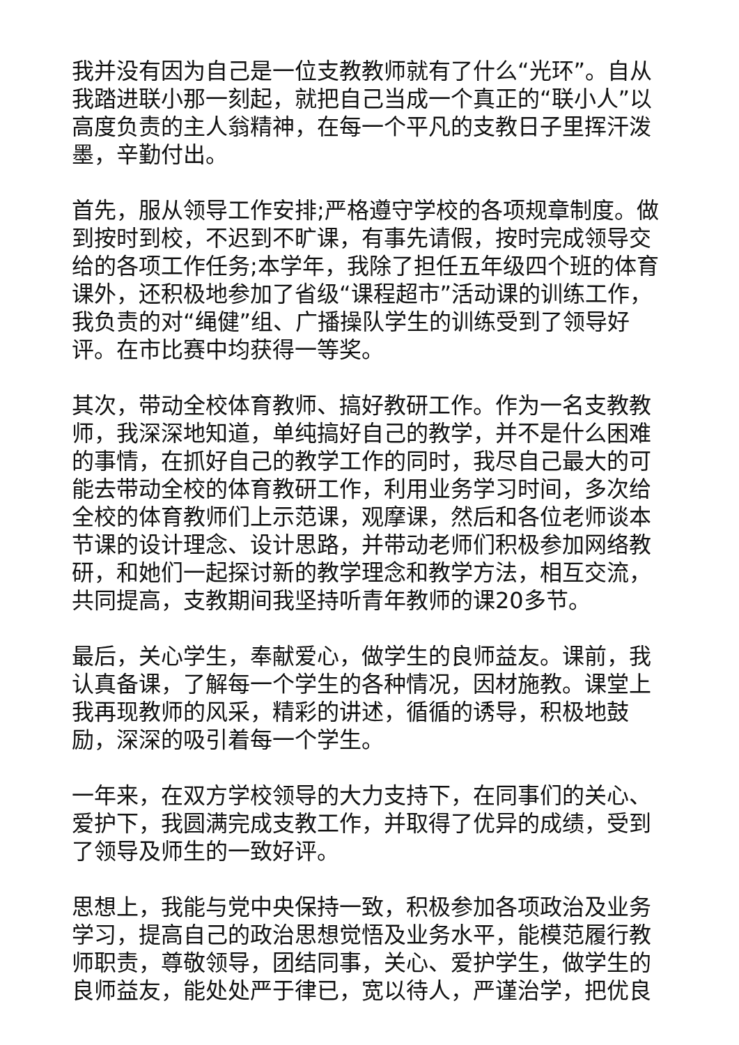我并没有因为自己是一位支教教师就有了什么“光环”。自从我踏进联小那一刻起，就把自己当成一个真正的“联小人”以高度负责的主人翁精神，在每一个平凡的支教日子里挥汗泼墨，辛勤付出。
首先，服从领导工作安排;严格遵守学校的各项规章制度。做到按时到校，不迟到不旷课，有事先请假，按时完成领导交给的各项工作任务;本学年，我除了担任五年级四个班的体育课外，还积极地参加了省级“课程超市”活动课的训练工作，我负责的对“绳健”组、广播操队学生的训练受到了领导好评。在市比赛中均获得一等奖。
其次，带动全校体育教师、搞好教研工作。作为一名支教教师，我深深地知道，单纯搞好自己的教学，并不是什么困难的事情，在抓好自己的教学工作的同时，我尽自己最大的可能去带动全校的体育教研工作，利用业务学习时间，多次给全校的体育教师们上示范课，观摩课，然后和各位老师谈本节课的设计理念、设计思路，并带动老师们积极参加网络教研，和她们一起探讨新的教学理念和教学方法，相互交流，共同提高，支教期间我坚持听青年教师的课20多节。
最后，关心学生，奉献爱心，做学生的良师益友。课前，我认真备课，了解每一个学生的各种情况，因材施教。课堂上我再现教师的风采，精彩的讲述，循循的诱导，积极地鼓励，深深的吸引着每一个学生。
一年来，在双方学校领导的大力支持下，在同事们的关心、爱护下，我圆满完成支教工作，并取得了优异的成绩，受到了领导及师生的一致好评。
思想上，我能与党中央保持一致，积极参加各项政治及业务学习，提高自己的政治思想觉悟及业务水平，能模范履行教师职责，尊敬领导，团结同事，关心、爱护学生，做学生的良师益友，能处处严于律已，宽以待人，严谨治学，把优良